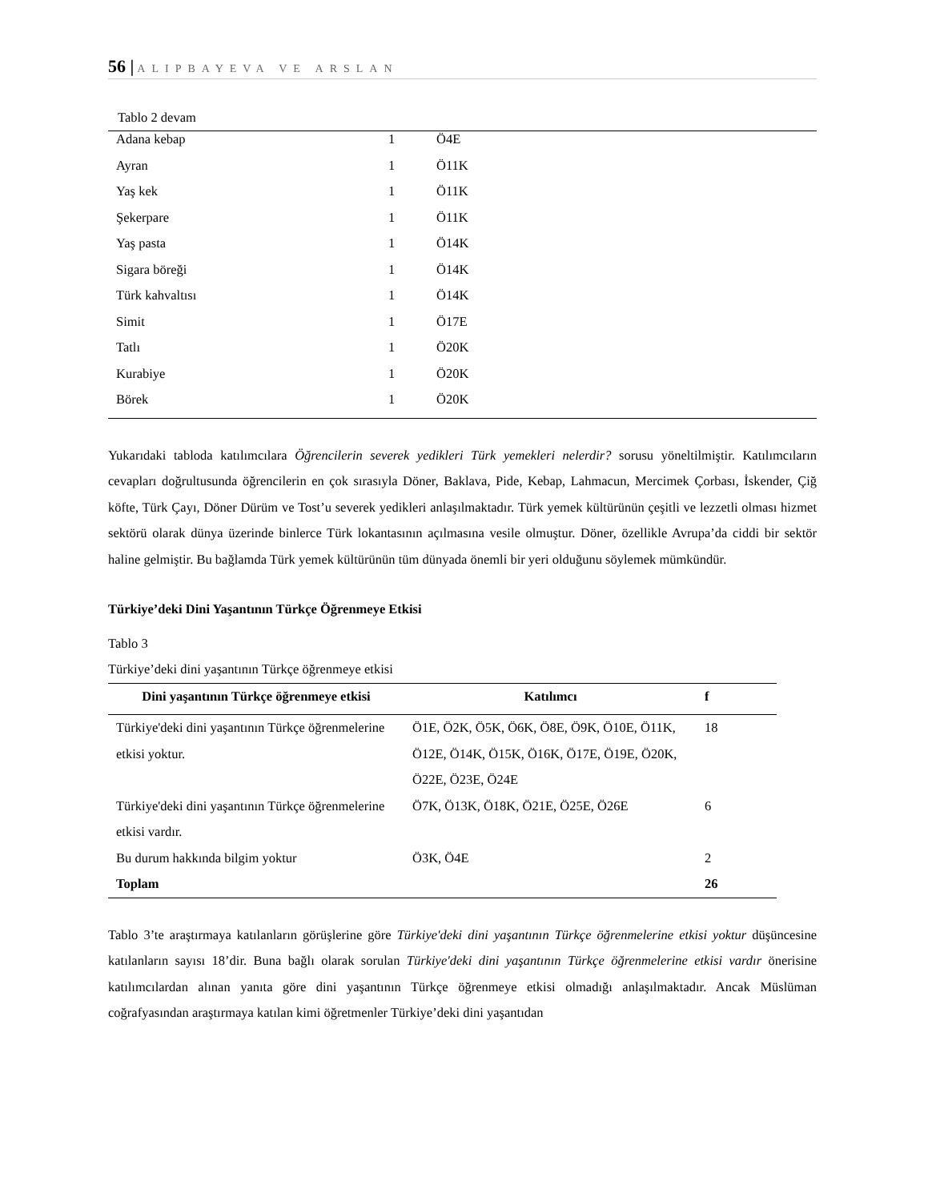56 | ALIPBAYEVA VE ARSLAN
Tablo 2 devam
| Adana kebap | 1 | Ö4E |
| Ayran | 1 | Ö11K |
| Yaş kek | 1 | Ö11K |
| Şekerpare | 1 | Ö11K |
| Yaş pasta | 1 | Ö14K |
| Sigara böreği | 1 | Ö14K |
| Türk kahvaltısı | 1 | Ö14K |
| Simit | 1 | Ö17E |
| Tatlı | 1 | Ö20K |
| Kurabiye | 1 | Ö20K |
| Börek | 1 | Ö20K |
Yukarıdaki tabloda katılımcılara Öğrencilerin severek yedikleri Türk yemekleri nelerdir? sorusu yöneltilmiştir. Katılımcıların cevapları doğrultusunda öğrencilerin en çok sırasıyla Döner, Baklava, Pide, Kebap, Lahmacun, Mercimek Çorbası, İskender, Çiğ köfte, Türk Çayı, Döner Dürüm ve Tost’u severek yedikleri anlaşılmaktadır. Türk yemek kültürünün çeşitli ve lezzetli olması hizmet sektörü olarak dünya üzerinde binlerce Türk lokantasının açılmasına vesile olmuştur. Döner, özellikle Avrupa’da ciddi bir sektör haline gelmiştir. Bu bağlamda Türk yemek kültürünün tüm dünyada önemli bir yeri olduğunu söylemek mümkündür.
Türkiye’deki Dini Yaşantının Türkçe Öğrenmeye Etkisi
Tablo 3
Türkiye’deki dini yaşantının Türkçe öğrenmeye etkisi
| Dini yaşantının Türkçe öğrenmeye etkisi | Katılımcı | f |
| --- | --- | --- |
| Türkiye'deki dini yaşantının Türkçe öğrenmelerine etkisi yoktur. | Ö1E, Ö2K, Ö5K, Ö6K, Ö8E, Ö9K, Ö10E, Ö11K, Ö12E, Ö14K, Ö15K, Ö16K, Ö17E, Ö19E, Ö20K, Ö22E, Ö23E, Ö24E | 18 |
| Türkiye'deki dini yaşantının Türkçe öğrenmelerine etkisi vardır. | Ö7K, Ö13K, Ö18K, Ö21E, Ö25E, Ö26E | 6 |
| Bu durum hakkında bilgim yoktur | Ö3K, Ö4E | 2 |
| Toplam | | 26 |
Tablo 3’te araştırmaya katılanların görüşlerine göre Türkiye'deki dini yaşantının Türkçe öğrenmelerine etkisi yoktur düşüncesine katılanların sayısı 18’dir. Buna bağlı olarak sorulan Türkiye'deki dini yaşantının Türkçe öğrenmelerine etkisi vardır önerisine katılımcılardan alınan yanıta göre dini yaşantının Türkçe öğrenmeye etkisi olmadığı anlaşılmaktadır. Ancak Müslüman coğrafyasından araştırmaya katılan kimi öğretmenler Türkiye’deki dini yaşantıdan